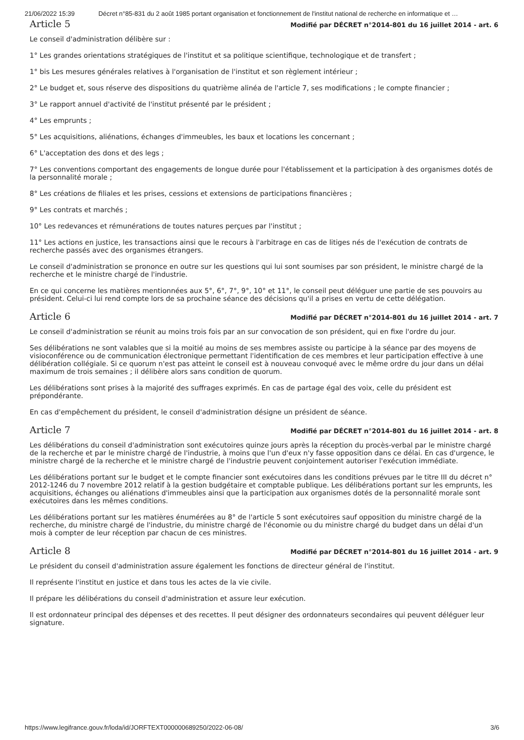21/06/2022 15:39 Décret n°85-831 du 2 août 1985 portant organisation et fonctionnement de l'institut national de recherche en informatique et …
Article 5
Modifié par DÉCRET n°2014-801 du 16 juillet 2014 - art. 6
Le conseil d'administration délibère sur :
1° Les grandes orientations stratégiques de l'institut et sa politique scientifique, technologique et de transfert ;
1° bis Les mesures générales relatives à l'organisation de l'institut et son règlement intérieur ;
2° Le budget et, sous réserve des dispositions du quatrième alinéa de l'article 7, ses modifications ; le compte financier ;
3° Le rapport annuel d'activité de l'institut présenté par le président ;
4° Les emprunts ;
5° Les acquisitions, aliénations, échanges d'immeubles, les baux et locations les concernant ;
6° L'acceptation des dons et des legs ;
7° Les conventions comportant des engagements de longue durée pour l'établissement et la participation à des organismes dotés de la personnalité morale ;
8° Les créations de filiales et les prises, cessions et extensions de participations financières ;
9° Les contrats et marchés ;
10° Les redevances et rémunérations de toutes natures perçues par l'institut ;
11° Les actions en justice, les transactions ainsi que le recours à l'arbitrage en cas de litiges nés de l'exécution de contrats de recherche passés avec des organismes étrangers.
Le conseil d'administration se prononce en outre sur les questions qui lui sont soumises par son président, le ministre chargé de la recherche et le ministre chargé de l'industrie.
En ce qui concerne les matières mentionnées aux 5°, 6°, 7°, 9°, 10° et 11°, le conseil peut déléguer une partie de ses pouvoirs au président. Celui-ci lui rend compte lors de sa prochaine séance des décisions qu'il a prises en vertu de cette délégation.
Article 6
Modifié par DÉCRET n°2014-801 du 16 juillet 2014 - art. 7
Le conseil d'administration se réunit au moins trois fois par an sur convocation de son président, qui en fixe l'ordre du jour.
Ses délibérations ne sont valables que si la moitié au moins de ses membres assiste ou participe à la séance par des moyens de visioconférence ou de communication électronique permettant l'identification de ces membres et leur participation effective à une délibération collégiale. Si ce quorum n'est pas atteint le conseil est à nouveau convoqué avec le même ordre du jour dans un délai maximum de trois semaines ; il délibère alors sans condition de quorum.
Les délibérations sont prises à la majorité des suffrages exprimés. En cas de partage égal des voix, celle du président est prépondérante.
En cas d'empêchement du président, le conseil d'administration désigne un président de séance.
Article 7
Modifié par DÉCRET n°2014-801 du 16 juillet 2014 - art. 8
Les délibérations du conseil d'administration sont exécutoires quinze jours après la réception du procès-verbal par le ministre chargé de la recherche et par le ministre chargé de l'industrie, à moins que l'un d'eux n'y fasse opposition dans ce délai. En cas d'urgence, le ministre chargé de la recherche et le ministre chargé de l'industrie peuvent conjointement autoriser l'exécution immédiate.
Les délibérations portant sur le budget et le compte financier sont exécutoires dans les conditions prévues par le titre III du décret n° 2012-1246 du 7 novembre 2012 relatif à la gestion budgétaire et comptable publique. Les délibérations portant sur les emprunts, les acquisitions, échanges ou aliénations d'immeubles ainsi que la participation aux organismes dotés de la personnalité morale sont exécutoires dans les mêmes conditions.
Les délibérations portant sur les matières énumérées au 8° de l'article 5 sont exécutoires sauf opposition du ministre chargé de la recherche, du ministre chargé de l'industrie, du ministre chargé de l'économie ou du ministre chargé du budget dans un délai d'un mois à compter de leur réception par chacun de ces ministres.
Article 8
Modifié par DÉCRET n°2014-801 du 16 juillet 2014 - art. 9
Le président du conseil d'administration assure également les fonctions de directeur général de l'institut.
Il représente l'institut en justice et dans tous les actes de la vie civile.
Il prépare les délibérations du conseil d'administration et assure leur exécution.
Il est ordonnateur principal des dépenses et des recettes. Il peut désigner des ordonnateurs secondaires qui peuvent déléguer leur signature.
https://www.legifrance.gouv.fr/loda/id/JORFTEXT000000689250/2022-06-08/ 3/6